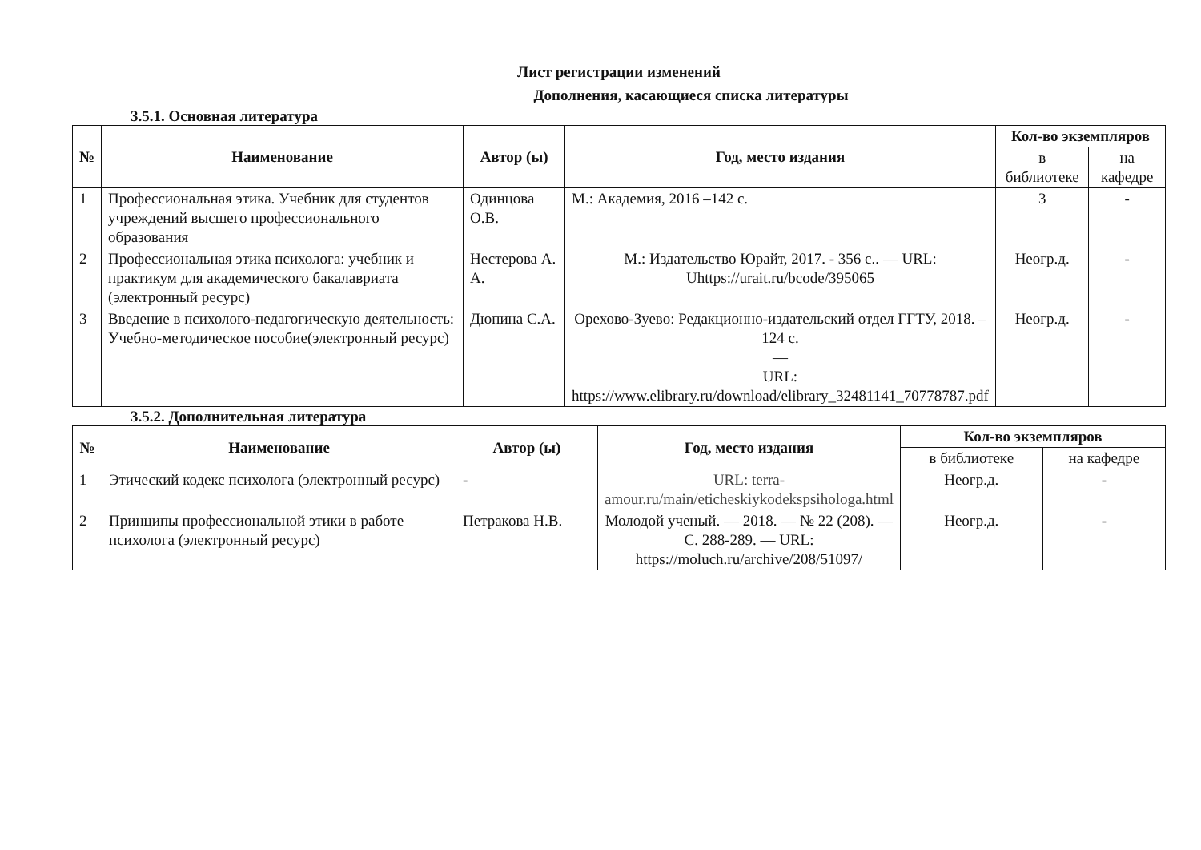Лист регистрации изменений
Дополнения, касающиеся списка литературы
3.5.1. Основная литература
| № | Наименование | Автор (ы) | Год, место издания | Кол-во экземпляров | |
| --- | --- | --- | --- | --- | --- |
| | | | | в библиотеке | на кафедре |
| 1 | Профессиональная этика. Учебник для студентов учреждений высшего профессионального образования | Одинцова О.В. | М.: Академия, 2016 –142 с. | 3 | - |
| 2 | Профессиональная этика психолога: учебник и практикум для академического бакалавриата (электронный ресурс) | Нестерова А. А. | М.: Издательство Юрайт, 2017. - 356 с.. — URL: U https://urait.ru/bcode/395065 | Неогр.д. | - |
| 3 | Введение в психолого-педагогическую деятельность: Учебно-методическое пособие(электронный ресурс) | Дюпина С.А. | Орехово-Зуево: Редакционно-издательский отдел ГГТУ, 2018. – 124 с. — URL: https://www.elibrary.ru/download/elibrary_32481141_70778787.pdf | Неогр.д. | - |
3.5.2. Дополнительная литература
| № | Наименование | Автор (ы) | Год, место издания | Кол-во экземпляров | |
| --- | --- | --- | --- | --- | --- |
| | | | | в библиотеке | на кафедре |
| 1 | Этический кодекс психолога (электронный ресурс) | - | URL: terra-amour.ru/main/eticheskiykodekspsihologa.html | Неогр.д. | - |
| 2 | Принципы профессиональной этики в работе психолога (электронный ресурс) | Петракова Н.В. | Молодой ученый. — 2018. — № 22 (208). — С. 288-289. — URL: https://moluch.ru/archive/208/51097/ | Неогр.д. | - |